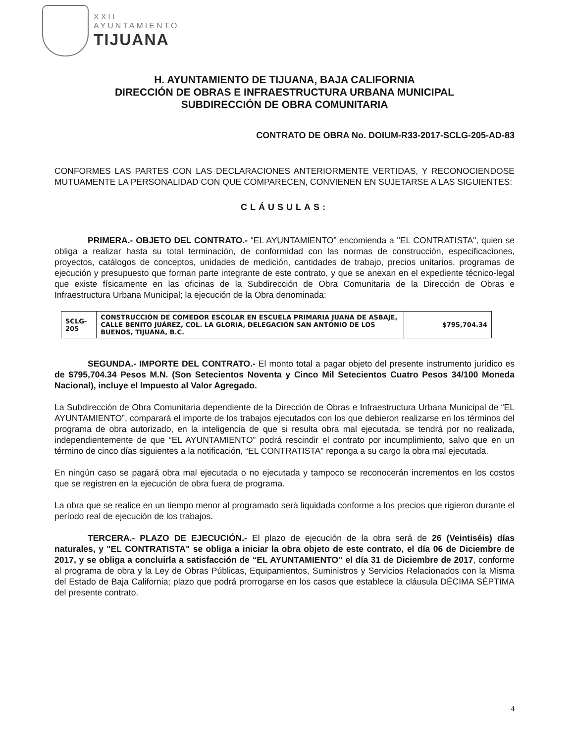XXII
AYUNTAMIENTO
TIJUANA
H. AYUNTAMIENTO DE TIJUANA, BAJA CALIFORNIA
DIRECCIÓN DE OBRAS E INFRAESTRUCTURA URBANA MUNICIPAL
SUBDIRECCIÓN DE OBRA COMUNITARIA
CONTRATO DE OBRA No. DOIUM-R33-2017-SCLG-205-AD-83
CONFORMES LAS PARTES CON LAS DECLARACIONES ANTERIORMENTE VERTIDAS, Y RECONOCIENDOSE MUTUAMENTE LA PERSONALIDAD CON QUE COMPARECEN, CONVIENEN EN SUJETARSE A LAS SIGUIENTES:
CLÁUSULAS:
PRIMERA.- OBJETO DEL CONTRATO.- “EL AYUNTAMIENTO” encomienda a "EL CONTRATISTA", quien se obliga a realizar hasta su total terminación, de conformidad con las normas de construcción, especificaciones, proyectos, catálogos de conceptos, unidades de medición, cantidades de trabajo, precios unitarios, programas de ejecución y presupuesto que forman parte integrante de este contrato, y que se anexan en el expediente técnico-legal que existe físicamente en las oficinas de la Subdirección de Obra Comunitaria de la Dirección de Obras e Infraestructura Urbana Municipal; la ejecución de la Obra denominada:
| SCLG-205 | CONSTRUCCIÓN DE COMEDOR ESCOLAR EN ESCUELA PRIMARIA JUANA DE ASBAJE, CALLE BENITO JUÁREZ, COL. LA GLORIA, DELEGACIÓN SAN ANTONIO DE LOS BUENOS, TIJUANA, B.C. | $795,704.34 |
SEGUNDA.- IMPORTE DEL CONTRATO.- El monto total a pagar objeto del presente instrumento jurídico es de $795,704.34 Pesos M.N. (Son Setecientos Noventa y Cinco Mil Setecientos Cuatro Pesos 34/100 Moneda Nacional), incluye el Impuesto al Valor Agregado.
La Subdirección de Obra Comunitaria dependiente de la Dirección de Obras e Infraestructura Urbana Municipal de “EL AYUNTAMIENTO”, comparará el importe de los trabajos ejecutados con los que debieron realizarse en los términos del programa de obra autorizado, en la inteligencia de que si resulta obra mal ejecutada, se tendrá por no realizada, independientemente de que “EL AYUNTAMIENTO” podrá rescindir el contrato por incumplimiento, salvo que en un término de cinco días siguientes a la notificación, “EL CONTRATISTA” reponga a su cargo la obra mal ejecutada.
En ningún caso se pagará obra mal ejecutada o no ejecutada y tampoco se reconocerán incrementos en los costos que se registren en la ejecución de obra fuera de programa.
La obra que se realice en un tiempo menor al programado será liquidada conforme a los precios que rigieron durante el período real de ejecución de los trabajos.
TERCERA.- PLAZO DE EJECUCIÓN.- El plazo de ejecución de la obra será de 26 (Veintiséis) días naturales, y "EL CONTRATISTA" se obliga a iniciar la obra objeto de este contrato, el día 06 de Diciembre de 2017, y se obliga a concluirla a satisfacción de “EL AYUNTAMIENTO” el día 31 de Diciembre de 2017, conforme al programa de obra y la Ley de Obras Públicas, Equipamientos, Suministros y Servicios Relacionados con la Misma del Estado de Baja California; plazo que podrá prorrogarse en los casos que establece la cláusula DÉCIMA SÉPTIMA del presente contrato.
4